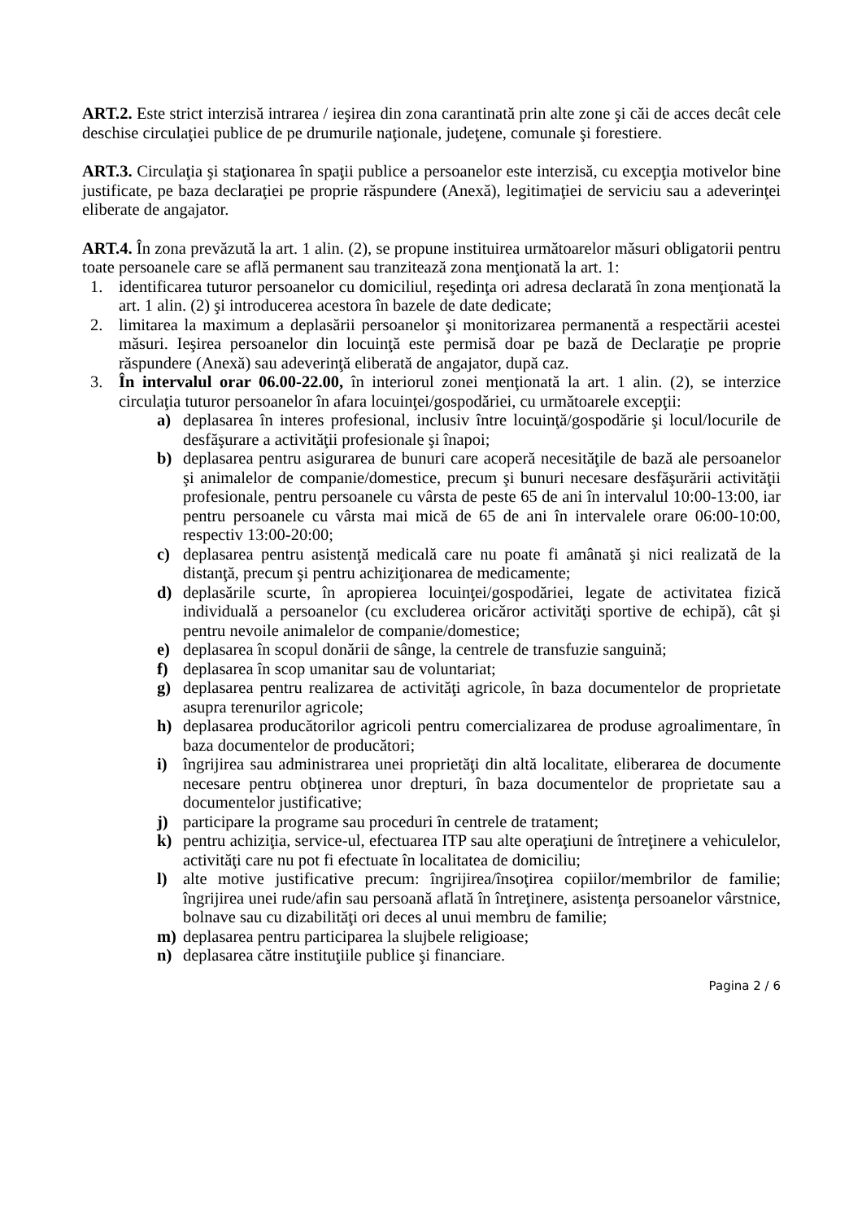ART.2. Este strict interzisă intrarea / ieşirea din zona carantinată prin alte zone şi căi de acces decât cele deschise circulaţiei publice de pe drumurile naţionale, judeţene, comunale şi forestiere.
ART.3. Circulaţia şi staţionarea în spaţii publice a persoanelor este interzisă, cu excepţia motivelor bine justificate, pe baza declaraţiei pe proprie răspundere (Anexă), legitimaţiei de serviciu sau a adeverinţei eliberate de angajator.
ART.4. În zona prevăzută la art. 1 alin. (2), se propune instituirea următoarelor măsuri obligatorii pentru toate persoanele care se află permanent sau tranzitează zona menţionată la art. 1:
1. identificarea tuturor persoanelor cu domiciliul, reşedinţa ori adresa declarată în zona menţionată la art. 1 alin. (2) şi introducerea acestora în bazele de date dedicate;
2. limitarea la maximum a deplasării persoanelor şi monitorizarea permanentă a respectării acestei măsuri. Ieşirea persoanelor din locuinţă este permisă doar pe bază de Declaraţie pe proprie răspundere (Anexă) sau adeverinţă eliberată de angajator, după caz.
3. În intervalul orar 06.00-22.00, în interiorul zonei menţionată la art. 1 alin. (2), se interzice circulaţia tuturor persoanelor în afara locuinţei/gospodăriei, cu următoarele excepţii:
a) deplasarea în interes profesional, inclusiv între locuinţă/gospodărie şi locul/locurile de desfăşurare a activităţii profesionale şi înapoi;
b) deplasarea pentru asigurarea de bunuri care acoperă necesităţile de bază ale persoanelor şi animalelor de companie/domestice, precum şi bunuri necesare desfăşurării activităţii profesionale, pentru persoanele cu vârsta de peste 65 de ani în intervalul 10:00-13:00, iar pentru persoanele cu vârsta mai mică de 65 de ani în intervalele orare 06:00-10:00, respectiv 13:00-20:00;
c) deplasarea pentru asistenţă medicală care nu poate fi amânată şi nici realizată de la distanţă, precum şi pentru achiziţionarea de medicamente;
d) deplasările scurte, în apropierea locuinţei/gospodăriei, legate de activitatea fizică individuală a persoanelor (cu excluderea oricăror activităţi sportive de echipă), cât şi pentru nevoile animalelor de companie/domestice;
e) deplasarea în scopul donării de sânge, la centrele de transfuzie sanguină;
f) deplasarea în scop umanitar sau de voluntariat;
g) deplasarea pentru realizarea de activităţi agricole, în baza documentelor de proprietate asupra terenurilor agricole;
h) deplasarea producătorilor agricoli pentru comercializarea de produse agroalimentare, în baza documentelor de producători;
i) îngrijirea sau administrarea unei proprietăţi din altă localitate, eliberarea de documente necesare pentru obţinerea unor drepturi, în baza documentelor de proprietate sau a documentelor justificative;
j) participare la programe sau proceduri în centrele de tratament;
k) pentru achiziţia, service-ul, efectuarea ITP sau alte operaţiuni de întreţinere a vehiculelor, activităţi care nu pot fi efectuate în localitatea de domiciliu;
l) alte motive justificative precum: îngrijirea/însoţirea copiilor/membrilor de familie; îngrijirea unei rude/afin sau persoană aflată în întreţinere, asistenţa persoanelor vârstnice, bolnave sau cu dizabilităţi ori deces al unui membru de familie;
m) deplasarea pentru participarea la slujbele religioase;
n) deplasarea către instituţiile publice şi financiare.
Pagina 2 / 6